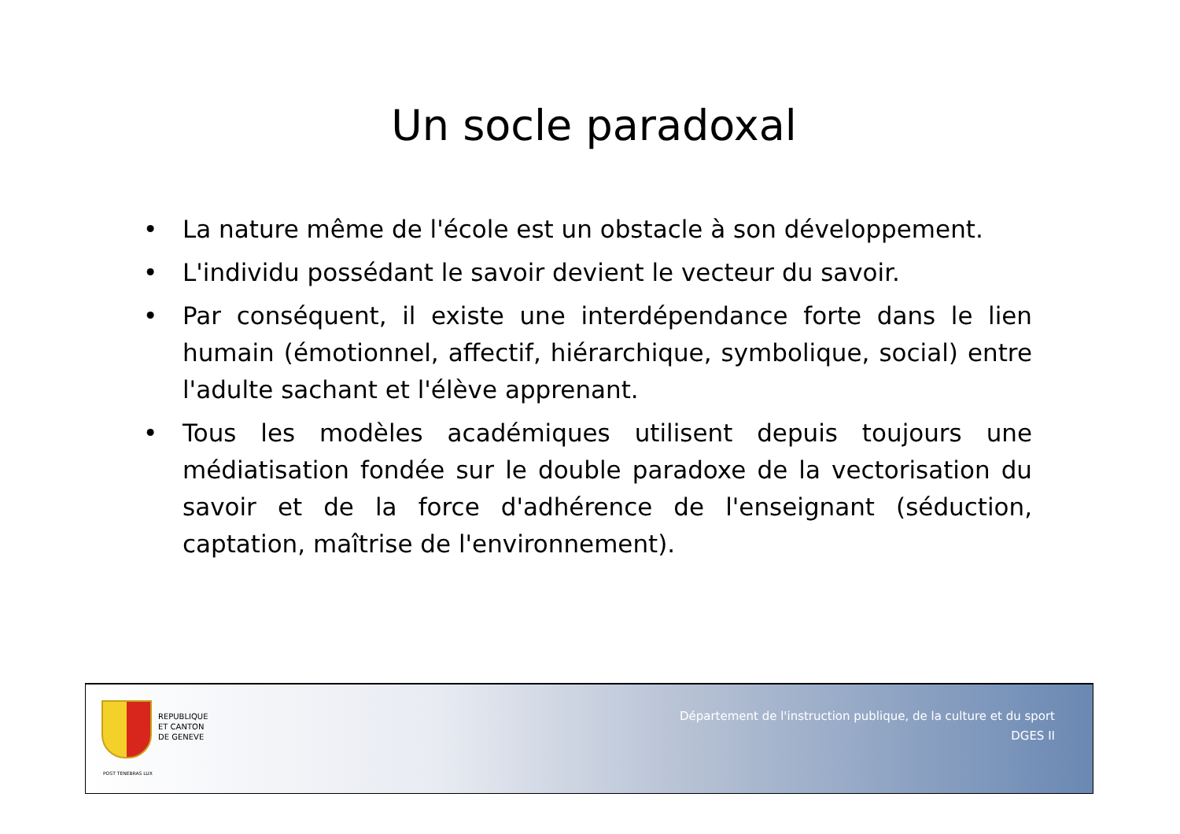Un socle paradoxal
• La nature même de l'école est un obstacle à son développement.
• L'individu possédant le savoir devient le vecteur du savoir.
• Par conséquent, il existe une interdépendance forte dans le lien humain (émotionnel, affectif, hiérarchique, symbolique, social) entre l'adulte sachant et l'élève apprenant.
• Tous les modèles académiques utilisent depuis toujours une médiatisation fondée sur le double paradoxe de la vectorisation du savoir et de la force d'adhérence de l'enseignant (séduction, captation, maîtrise de l'environnement).
REPUBLIQUE
ET CANTON
DE GENEVE
POST TENEBRAS LUX
Département de l'instruction publique, de la culture et du sport
DGES II